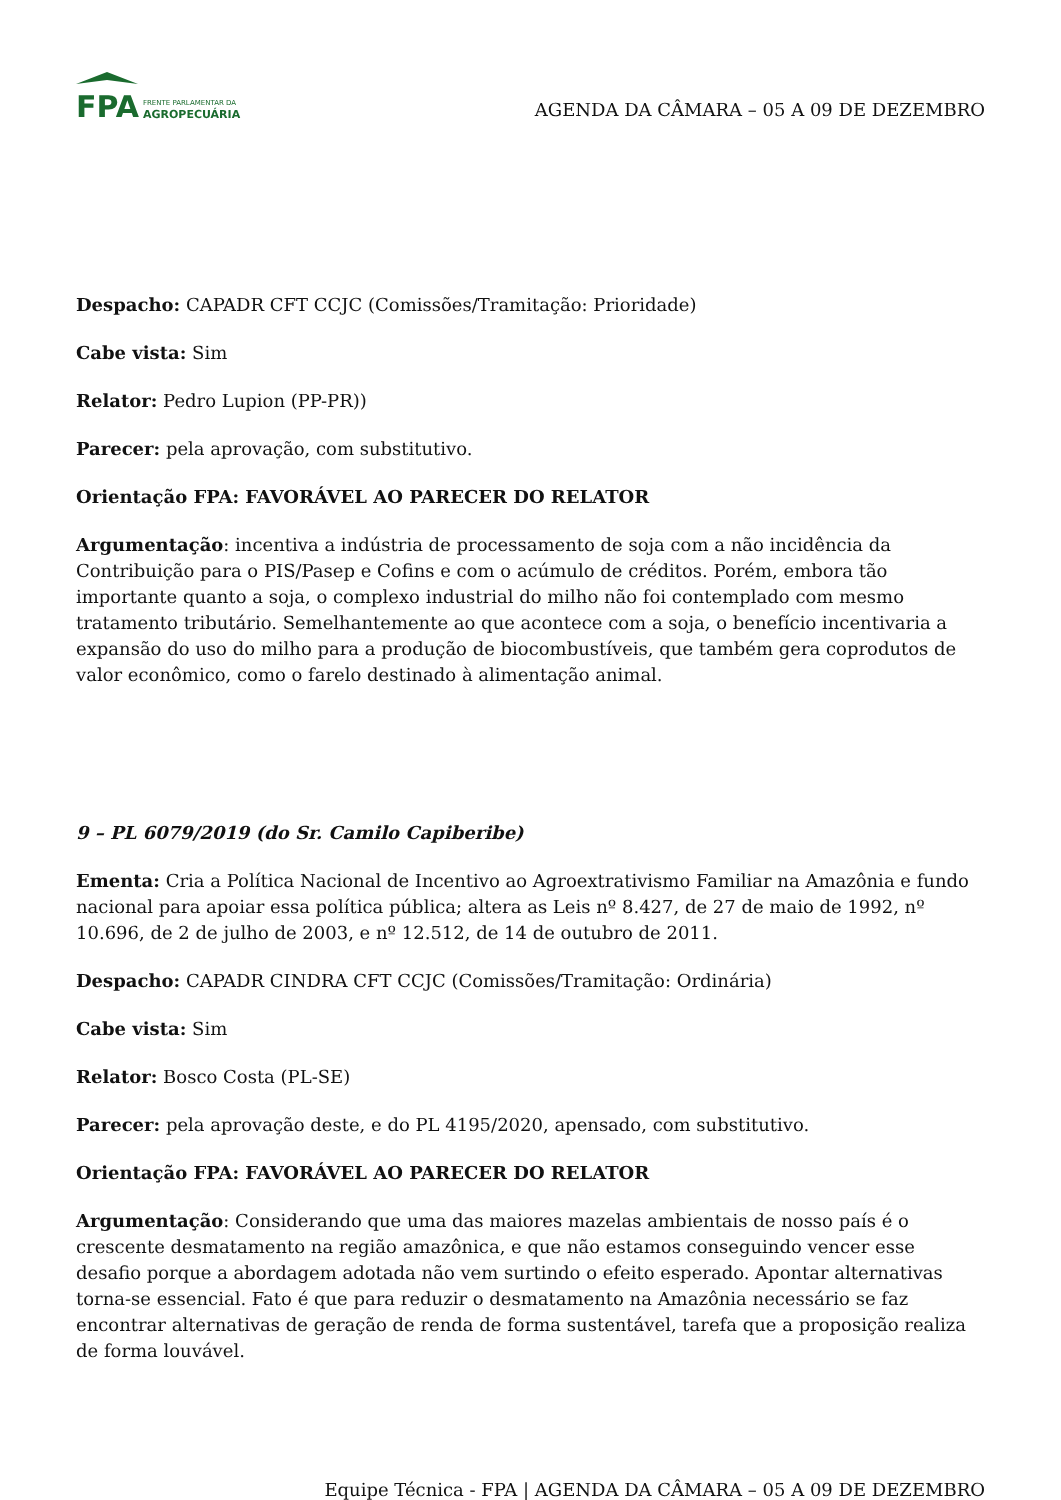FPA
FRENTE PARLAMENTAR DA
AGROPECUÁRIA
AGENDA DA CÂMARA – 05 A 09 DE DEZEMBRO
Despacho: CAPADR CFT CCJC (Comissões/Tramitação: Prioridade)
Cabe vista: Sim
Relator: Pedro Lupion (PP-PR))
Parecer: pela aprovação, com substitutivo.
Orientação FPA: FAVORÁVEL AO PARECER DO RELATOR
Argumentação: incentiva a indústria de processamento de soja com a não incidência da Contribuição para o PIS/Pasep e Cofins e com o acúmulo de créditos. Porém, embora tão importante quanto a soja, o complexo industrial do milho não foi contemplado com mesmo tratamento tributário. Semelhantemente ao que acontece com a soja, o benefício incentivaria a expansão do uso do milho para a produção de biocombustíveis, que também gera coprodutos de valor econômico, como o farelo destinado à alimentação animal.
9 – PL 6079/2019 (do Sr. Camilo Capiberibe)
Ementa: Cria a Política Nacional de Incentivo ao Agroextrativismo Familiar na Amazônia e fundo nacional para apoiar essa política pública; altera as Leis nº 8.427, de 27 de maio de 1992, nº 10.696, de 2 de julho de 2003, e nº 12.512, de 14 de outubro de 2011.
Despacho: CAPADR CINDRA CFT CCJC (Comissões/Tramitação: Ordinária)
Cabe vista: Sim
Relator: Bosco Costa (PL-SE)
Parecer: pela aprovação deste, e do PL 4195/2020, apensado, com substitutivo.
Orientação FPA: FAVORÁVEL AO PARECER DO RELATOR
Argumentação: Considerando que uma das maiores mazelas ambientais de nosso país é o crescente desmatamento na região amazônica, e que não estamos conseguindo vencer esse desafio porque a abordagem adotada não vem surtindo o efeito esperado. Apontar alternativas torna-se essencial. Fato é que para reduzir o desmatamento na Amazônia necessário se faz encontrar alternativas de geração de renda de forma sustentável, tarefa que a proposição realiza de forma louvável.
Equipe Técnica - FPA | AGENDA DA CÂMARA – 05 A 09 DE DEZEMBRO